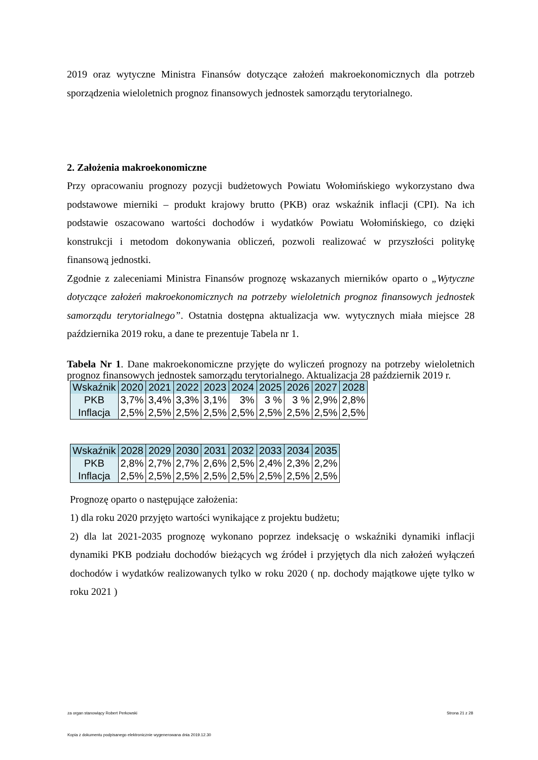2019 oraz wytyczne Ministra Finansów dotyczące założeń makroekonomicznych dla potrzeb sporządzenia wieloletnich prognoz finansowych jednostek samorządu terytorialnego.
2. Założenia makroekonomiczne
Przy opracowaniu prognozy pozycji budżetowych Powiatu Wołomińskiego wykorzystano dwa podstawowe mierniki – produkt krajowy brutto (PKB) oraz wskaźnik inflacji (CPI). Na ich podstawie oszacowano wartości dochodów i wydatków Powiatu Wołomińskiego, co dzięki konstrukcji i metodom dokonywania obliczeń, pozwoli realizować w przyszłości politykę finansową jednostki.
Zgodnie z zaleceniami Ministra Finansów prognozę wskazanych mierników oparto o „Wytyczne dotyczące założeń makroekonomicznych na potrzeby wieloletnich prognoz finansowych jednostek samorządu terytorialnego”. Ostatnia dostępna aktualizacja ww. wytycznych miała miejsce 28 października 2019 roku, a dane te prezentuje Tabela nr 1.
Tabela Nr 1. Dane makroekonomiczne przyjęte do wyliczeń prognozy na potrzeby wieloletnich prognoz finansowych jednostek samorządu terytorialnego. Aktualizacja 28 październik 2019 r.
| Wskaźnik | 2020 | 2021 | 2022 | 2023 | 2024 | 2025 | 2026 | 2027 | 2028 |
| --- | --- | --- | --- | --- | --- | --- | --- | --- | --- |
| PKB | 3,7% | 3,4% | 3,3% | 3,1% | 3% | 3 % | 3 % | 2,9% | 2,8% |
| Inflacja | 2,5% | 2,5% | 2,5% | 2,5% | 2,5% | 2,5% | 2,5% | 2,5% | 2,5% |
| Wskaźnik | 2028 | 2029 | 2030 | 2031 | 2032 | 2033 | 2034 | 2035 |
| --- | --- | --- | --- | --- | --- | --- | --- | --- |
| PKB | 2,8% | 2,7% | 2,7% | 2,6% | 2,5% | 2,4% | 2,3% | 2,2% |
| Inflacja | 2,5% | 2,5% | 2,5% | 2,5% | 2,5% | 2,5% | 2,5% | 2,5% |
Prognozę oparto o następujące założenia:
1) dla roku 2020 przyjęto wartości wynikające z projektu budżetu;
2) dla lat 2021-2035 prognozę wykonano poprzez indeksację o wskaźniki dynamiki inflacji dynamiki PKB podziału dochodów bieżących wg źródeł i przyjętych dla nich założeń wyłączeń dochodów i wydatków realizowanych tylko w roku 2020 ( np. dochody majątkowe ujęte tylko w roku 2021 )
za organ stanowiący Robert Perkowski Strona 21 z 28
Kopia z dokumentu podpisanego elektronicznie wygenerowana dnia 2019.12.30